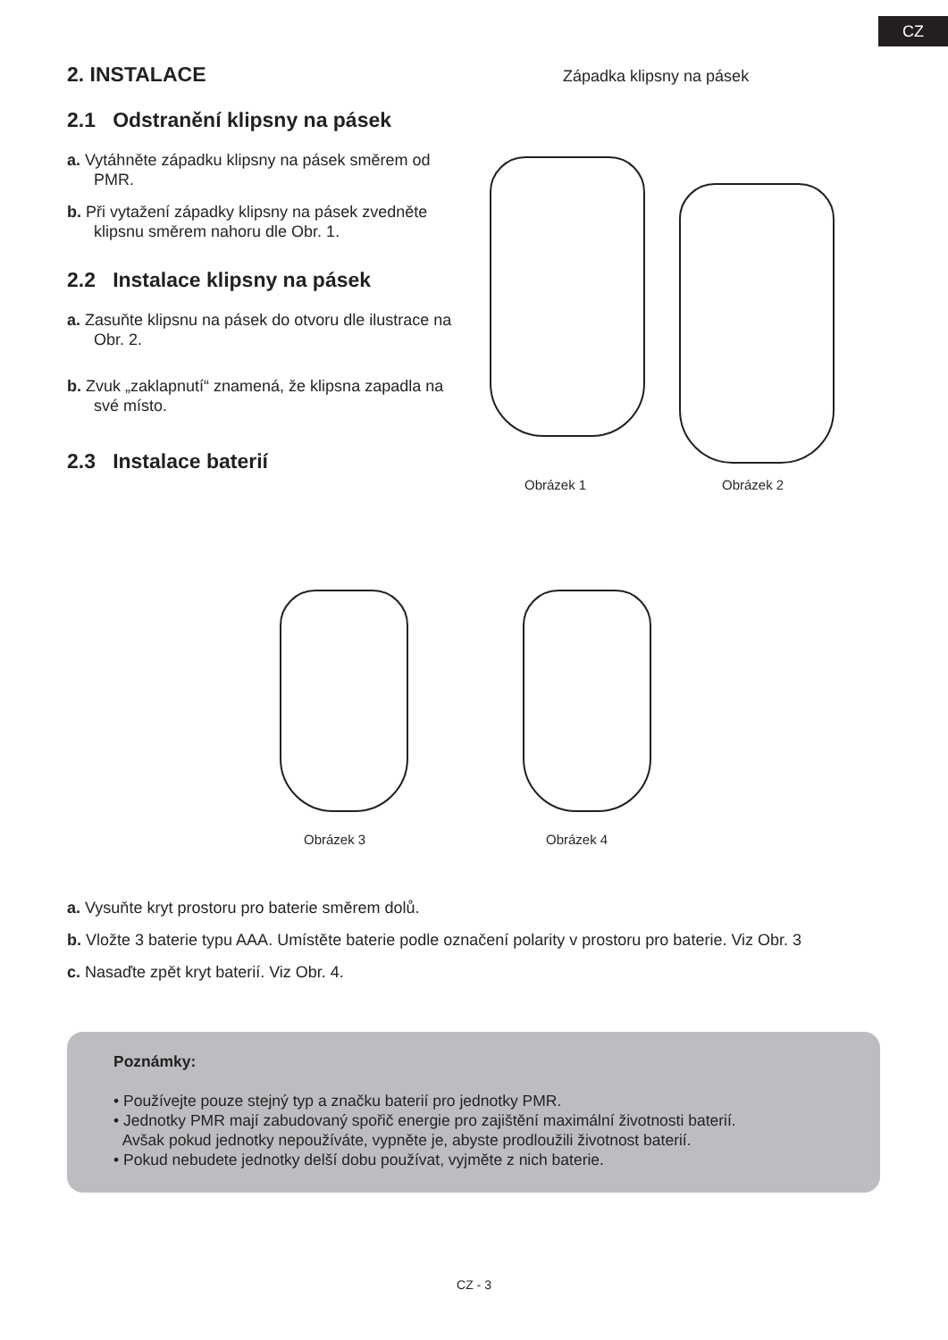CZ
2. INSTALACE
2.1 Odstranění klipsny na pásek
a. Vytáhněte západku klipsny na pásek směrem od PMR.
b. Při vytažení západky klipsny na pásek zvedněte klipsnu směrem nahoru dle Obr. 1.
2.2 Instalace klipsny na pásek
a. Zasuňte klipsnu na pásek do otvoru dle ilustrace na Obr. 2.
b. Zvuk „zaklapnutí“ znamená, že klipsna zapadla na své místo.
2.3 Instalace baterií
Západka klipsny na pásek
Obrázek 1 Obrázek 2
Obrázek 3 Obrázek 4
a. Vysuňte kryt prostoru pro baterie směrem dolů.
b. Vložte 3 baterie typu AAA. Umístěte baterie podle označení polarity v prostoru pro baterie. Viz Obr. 3
c. Nasaďte zpět kryt baterií. Viz Obr. 4.
Poznámky:
• Používejte pouze stejný typ a značku baterií pro jednotky PMR.
• Jednotky PMR mají zabudovaný spořič energie pro zajištění maximální životnosti baterií.
Avšak pokud jednotky nepoužíváte, vypněte je, abyste prodloužili životnost baterií.
• Pokud nebudete jednotky delší dobu používat, vyjměte z nich baterie.
CZ - 3